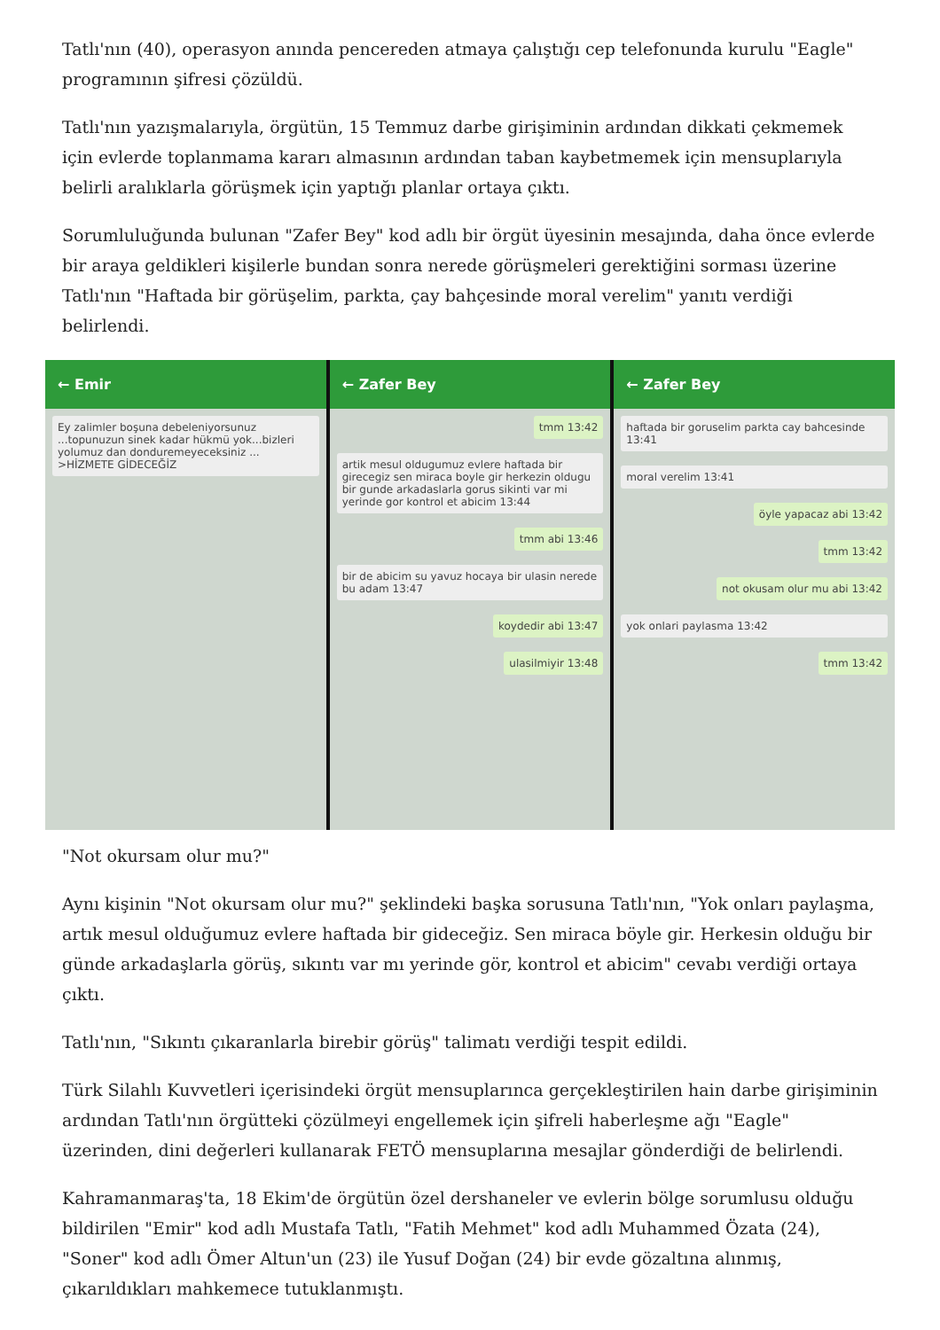Tatlı'nın (40), operasyon anında pencereden atmaya çalıştığı cep telefonunda kurulu "Eagle" programının şifresi çözüldü.
Tatlı'nın yazışmalarıyla, örgütün, 15 Temmuz darbe girişiminin ardından dikkati çekmemek için evlerde toplanmama kararı almasının ardından taban kaybetmemek için mensuplarıyla belirli aralıklarla görüşmek için yaptığı planlar ortaya çıktı.
Sorumluluğunda bulunan "Zafer Bey" kod adlı bir örgüt üyesinin mesajında, daha önce evlerde bir araya geldikleri kişilerle bundan sonra nerede görüşmeleri gerektiğini sorması üzerine Tatlı'nın "Haftada bir görüşelim, parkta, çay bahçesinde moral verelim" yanıtı verdiği belirlendi.
← Emir
Ey zalimler boşuna debeleniyorsunuz ...topunuzun sinek kadar hükmü yok...bizleri yolumuz dan donduremeyeceksiniz ... >HİZMETE GİDECEĞİZ
← Zafer Bey
tmm 13:42
artik mesul oldugumuz evlere haftada bir girecegiz sen miraca boyle gir herkezin oldugu bir gunde arkadaslarla gorus sikinti var mi yerinde gor kontrol et abicim 13:44
tmm abi 13:46
bir de abicim su yavuz hocaya bir ulasin nerede bu adam 13:47
koydedir abi 13:47
ulasilmiyir 13:48
← Zafer Bey
haftada bir goruselim parkta cay bahcesinde 13:41
moral verelim 13:41
öyle yapacaz abi 13:42
tmm 13:42
not okusam olur mu abi 13:42
yok onlari paylasma 13:42
tmm 13:42
"Not okursam olur mu?"
Aynı kişinin "Not okursam olur mu?" şeklindeki başka sorusuna Tatlı'nın, "Yok onları paylaşma, artık mesul olduğumuz evlere haftada bir gideceğiz. Sen miraca böyle gir. Herkesin olduğu bir günde arkadaşlarla görüş, sıkıntı var mı yerinde gör, kontrol et abicim" cevabı verdiği ortaya çıktı.
Tatlı'nın, "Sıkıntı çıkaranlarla birebir görüş" talimatı verdiği tespit edildi.
Türk Silahlı Kuvvetleri içerisindeki örgüt mensuplarınca gerçekleştirilen hain darbe girişiminin ardından Tatlı'nın örgütteki çözülmeyi engellemek için şifreli haberleşme ağı "Eagle" üzerinden, dini değerleri kullanarak FETÖ mensuplarına mesajlar gönderdiği de belirlendi.
Kahramanmaraş'ta, 18 Ekim'de örgütün özel dershaneler ve evlerin bölge sorumlusu olduğu bildirilen "Emir" kod adlı Mustafa Tatlı, "Fatih Mehmet" kod adlı Muhammed Özata (24), "Soner" kod adlı Ömer Altun'un (23) ile Yusuf Doğan (24) bir evde gözaltına alınmış, çıkarıldıkları mahkemece tutuklanmıştı.